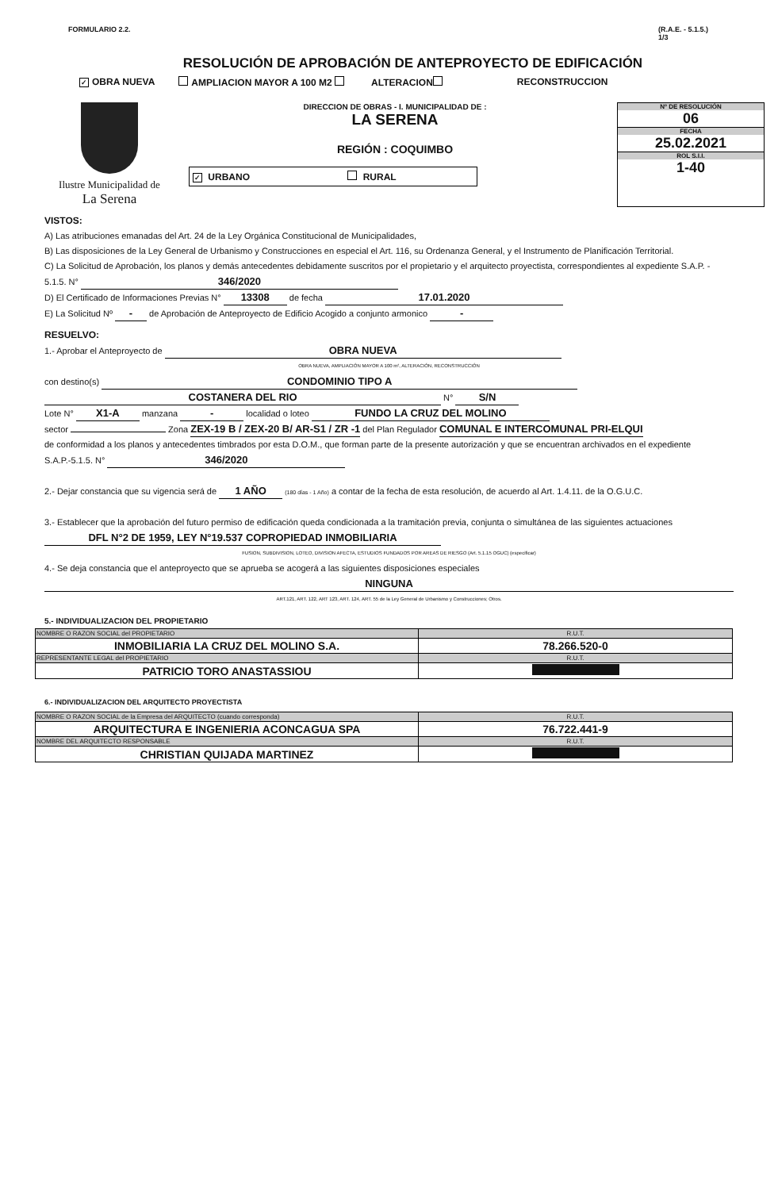FORMULARIO 2.2. (R.A.E. - 5.1.5.)
1/3
RESOLUCIÓN DE APROBACIÓN DE ANTEPROYECTO DE EDIFICACIÓN
✓ OBRA NUEVA AMPLIACION MAYOR A 100 M2 ALTERACION RECONSTRUCCION
Ilustre Municipalidad de
La Serena
DIRECCION DE OBRAS - I. MUNICIPALIDAD DE :
LA SERENA
REGIÓN : COQUIMBO
✓ URBANO RURAL
Nº DE RESOLUCIÓN
06
FECHA
25.02.2021
ROL S.I.I.
1-40
VISTOS:
A) Las atribuciones emanadas del Art. 24 de la Ley Orgánica Constitucional de Municipalidades,
B) Las disposiciones de la Ley General de Urbanismo y Construcciones en especial el Art. 116, su Ordenanza General, y el Instrumento de Planificación Territorial.
C) La Solicitud de Aprobación, los planos y demás antecedentes debidamente suscritos por el propietario y el arquitecto proyectista, correspondientes al expediente S.A.P. - 5.1.5. N° 346/2020
D) El Certificado de Informaciones Previas N° 13308 de fecha 17.01.2020
E) La Solicitud Nº - de Aprobación de Anteproyecto de Edificio Acogido a conjunto armonico -
RESUELVO:
1.- Aprobar el Anteproyecto de OBRA NUEVA
OBRA NUEVA, AMPLIACIÓN MAYOR A 100 m², ALTERACIÓN, RECONSTRUCCIÓN
con destino(s) CONDOMINIO TIPO A
COSTANERA DEL RIO N° S/N
Lote N° X1-A manzana - localidad o loteo FUNDO LA CRUZ DEL MOLINO
sector Zona ZEX-19 B / ZEX-20 B/ AR-S1 / ZR -1 del Plan Regulador COMUNAL E INTERCOMUNAL PRI-ELQUI
de conformidad a los planos y antecedentes timbrados por esta D.O.M., que forman parte de la presente autorización y que se encuentran archivados en el expediente S.A.P.-5.1.5. N° 346/2020
2.- Dejar constancia que su vigencia será de 1 AÑO (180 días - 1 Año) a contar de la fecha de esta resolución, de acuerdo al Art. 1.4.11. de la O.G.U.C.
3.- Establecer que la aprobación del futuro permiso de edificación queda condicionada a la tramitación previa, conjunta o simultánea de las siguientes actuaciones DFL N°2 DE 1959, LEY N°19.537 COPROPIEDAD INMOBILIARIA
FUSION, SUBDIVISION, LOTEO, DIVISION AFECTA, ESTUDIOS FUNDADOS POR AREAS DE RIESGO (Art. 5.1.15 OGUC) (especificar)
4.- Se deja constancia que el anteproyecto que se aprueba se acogerá a las siguientes disposiciones especiales
NINGUNA
ART.121, ART. 122, ART 123, ART. 124, ART. 55 de la Ley General de Urbanismo y Construcciones; Otros.
5.- INDIVIDUALIZACION DEL PROPIETARIO
| NOMBRE O RAZON SOCIAL del PROPIETARIO | R.U.T. |
| --- | --- |
| INMOBILIARIA LA CRUZ DEL MOLINO S.A. | 78.266.520-0 |
| REPRESENTANTE LEGAL del PROPIETARIO | R.U.T. |
| PATRICIO TORO ANASTASSIOU | |
6.- INDIVIDUALIZACION DEL ARQUITECTO PROYECTISTA
| NOMBRE O RAZON SOCIAL de la Empresa del ARQUITECTO (cuando corresponda) | R.U.T. |
| --- | --- |
| ARQUITECTURA E INGENIERIA ACONCAGUA SPA | 76.722.441-9 |
| NOMBRE DEL ARQUITECTO RESPONSABLE | R.U.T. |
| CHRISTIAN QUIJADA MARTINEZ | |